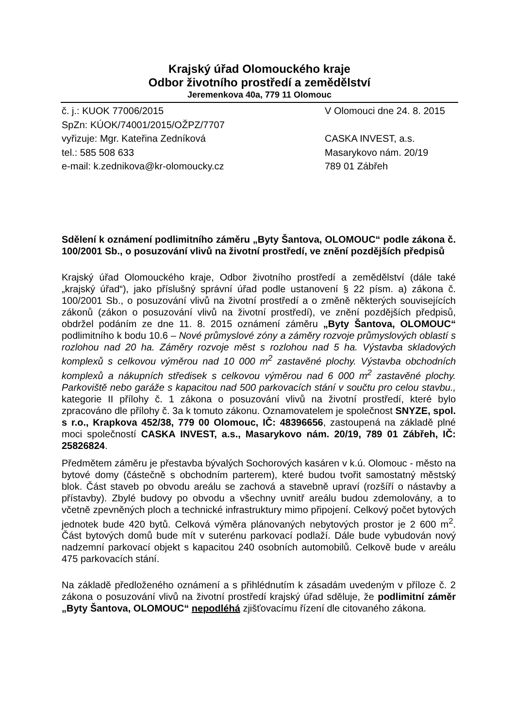Krajský úřad Olomouckého kraje
Odbor životního prostředí a zemědělství
Jeremenkova 40a, 779 11 Olomouc
č. j.: KUOK 77006/2015
SpZn: KÚOK/74001/2015/OŽPZ/7707
vyřizuje: Mgr. Kateřina Zedníková
tel.: 585 508 633
e-mail: k.zednikova@kr-olomoucky.cz
V Olomouci dne 24. 8. 2015
CASKA INVEST, a.s.
Masarykovo nám. 20/19
789 01 Zábřeh
Sdělení k oznámení podlimitního záměru „Byty Šantova, OLOMOUC“ podle zákona č. 100/2001 Sb., o posuzování vlivů na životní prostředí, ve znění pozdějších předpisů
Krajský úřad Olomouckého kraje, Odbor životního prostředí a zemědělství (dále také „krajský úřad“), jako příslušný správní úřad podle ustanovení § 22 písm. a) zákona č. 100/2001 Sb., o posuzování vlivů na životní prostředí a o změně některých souvisejících zákonů (zákon o posuzování vlivů na životní prostředí), ve znění pozdějších předpisů, obdržel podáním ze dne 11. 8. 2015 oznámení záměru „Byty Šantova, OLOMOUC“ podlimitního k bodu 10.6 – Nové průmyslové zóny a záměry rozvoje průmyslových oblastí s rozlohou nad 20 ha. Záměry rozvoje měst s rozlohou nad 5 ha. Výstavba skladových komplexů s celkovou výměrou nad 10 000 m<sup>2</sup> zastavěné plochy. Výstavba obchodních komplexů a nákupních středisek s celkovou výměrou nad 6 000 m<sup>2</sup> zastavěné plochy. Parkoviště nebo garáže s kapacitou nad 500 parkovacích stání v součtu pro celou stavbu., kategorie II přílohy č. 1 zákona o posuzování vlivů na životní prostředí, které bylo zpracováno dle přílohy č. 3a k tomuto zákonu. Oznamovatelem je společnost SNYZE, spol. s r.o., Krapkova 452/38, 779 00 Olomouc, IČ: 48396656, zastoupená na základě plné moci společností CASKA INVEST, a.s., Masarykovo nám. 20/19, 789 01 Zábřeh, IČ: 25826824.
Předmětem záměru je přestavba bývalých Sochorových kasáren v k.ú. Olomouc - město na bytové domy (částečně s obchodním parterem), které budou tvořit samostatný městský blok. Část staveb po obvodu areálu se zachová a stavebně upraví (rozšíří o nástavby a přístavby). Zbylé budovy po obvodu a všechny uvnitř areálu budou zdemolovány, a to včetně zpevněných ploch a technické infrastruktury mimo připojení. Celkový počet bytových jednotek bude 420 bytů. Celková výměra plánovaných nebytových prostor je 2 600 m<sup>2</sup>. Část bytových domů bude mít v suterénu parkovací podlaží. Dále bude vybudován nový nadzemní parkovací objekt s kapacitou 240 osobních automobilů. Celkově bude v areálu 475 parkovacích stání.
Na základě předloženého oznámení a s přihlédnutím k zásadám uvedeným v příloze č. 2 zákona o posuzování vlivů na životní prostředí krajský úřad sděluje, že podlimitní záměr „Byty Šantova, OLOMOUC“ nepodléhá zjišťovacímu řízení dle citovaného zákona.